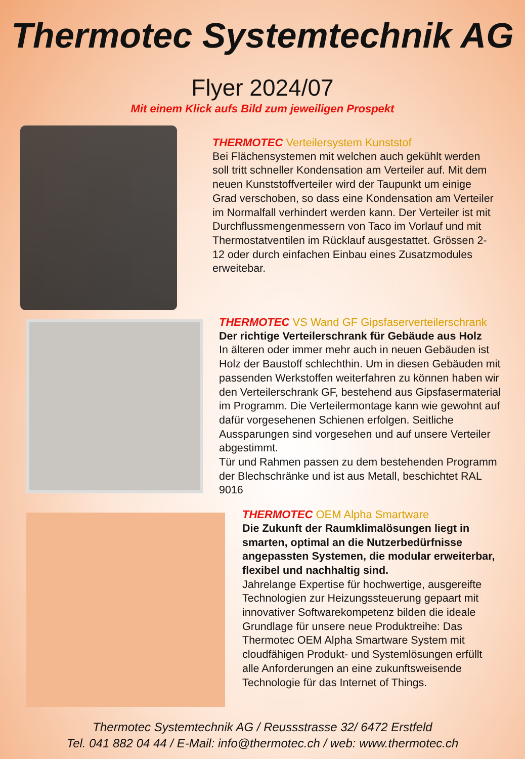Thermotec Systemtechnik AG
Flyer 2024/07
Mit einem Klick aufs Bild zum jeweiligen Prospekt
THERMOTEC Verteilersystem Kunststof
Bei Flächensystemen mit welchen auch gekühlt werden soll tritt schneller Kondensation am Verteiler auf. Mit dem neuen Kunststoffverteiler wird der Taupunkt um einige Grad verschoben, so dass eine Kondensation am Verteiler im Normalfall verhindert werden kann. Der Verteiler ist mit Durchflussmengenmessern von Taco im Vorlauf und mit Thermostatventilen im Rücklauf ausgestattet. Grössen 2-12 oder durch einfachen Einbau eines Zusatzmodules erweitebar.
THERMOTEC VS Wand GF Gipsfaserverteilerschrank
Der richtige Verteilerschrank für Gebäude aus Holz
In älteren oder immer mehr auch in neuen Gebäuden ist Holz der Baustoff schlechthin. Um in diesen Gebäuden mit passenden Werkstoffen weiterfahren zu können haben wir den Verteilerschrank GF, bestehend aus Gipsfasermaterial im Programm. Die Verteilermontage kann wie gewohnt auf dafür vorgesehenen Schienen erfolgen. Seitliche Aussparungen sind vorgesehen und auf unsere Verteiler abgestimmt.
Tür und Rahmen passen zu dem bestehenden Programm der Blechschränke und ist aus Metall, beschichtet RAL 9016
THERMOTEC OEM Alpha Smartware
Die Zukunft der Raumklimalösungen liegt in smarten, optimal an die Nutzerbedürfnisse angepassten Systemen, die modular erweiterbar, flexibel und nachhaltig sind.
Jahrelange Expertise für hochwertige, ausgereifte Technologien zur Heizungssteuerung gepaart mit innovativer Softwarekompetenz bilden die ideale Grundlage für unsere neue Produktreihe: Das Thermotec OEM Alpha Smartware System mit cloudfähigen Produkt- und Systemlösungen erfüllt alle Anforderungen an eine zukunftsweisende Technologie für das Internet of Things.
Thermotec Systemtechnik AG / Reussstrasse 32/ 6472 Erstfeld
Tel. 041 882 04 44 / E-Mail: info@thermotec.ch / web: www.thermotec.ch